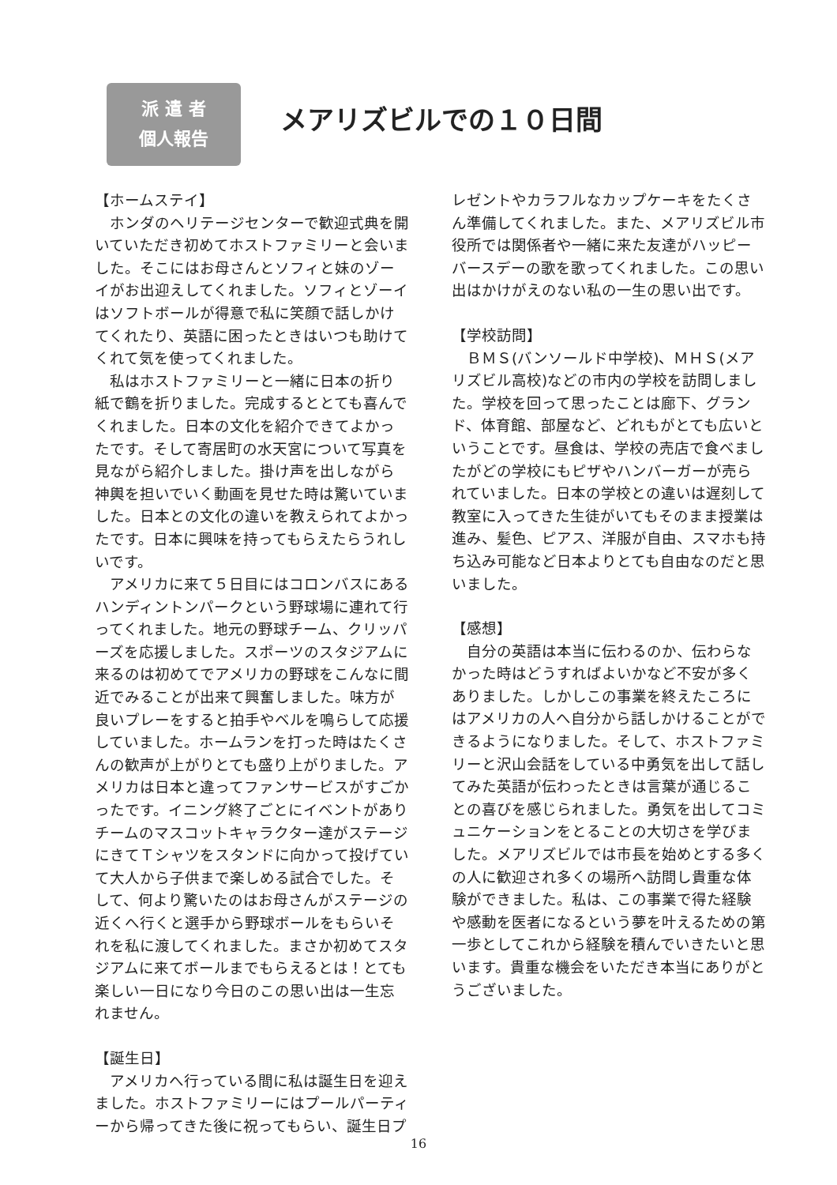派 遣 者
個人報告
メアリズビルでの１０日間
【ホームステイ】
　ホンダのヘリテージセンターで歓迎式典を開いていただき初めてホストファミリーと会いました。そこにはお母さんとソフィと妹のゾーイがお出迎えしてくれました。ソフィとゾーイはソフトボールが得意で私に笑顔で話しかけてくれたり、英語に困ったときはいつも助けてくれて気を使ってくれました。
　私はホストファミリーと一緒に日本の折り紙で鶴を折りました。完成するととても喜んでくれました。日本の文化を紹介できてよかったです。そして寄居町の水天宮について写真を見ながら紹介しました。掛け声を出しながら神輿を担いでいく動画を見せた時は驚いていました。日本との文化の違いを教えられてよかったです。日本に興味を持ってもらえたらうれしいです。
　アメリカに来て５日目にはコロンバスにあるハンディントンパークという野球場に連れて行ってくれました。地元の野球チーム、クリッパーズを応援しました。スポーツのスタジアムに来るのは初めてでアメリカの野球をこんなに間近でみることが出来て興奮しました。味方が良いプレーをすると拍手やベルを鳴らして応援していました。ホームランを打った時はたくさんの歓声が上がりとても盛り上がりました。アメリカは日本と違ってファンサービスがすごかったです。イニング終了ごとにイベントがありチームのマスコットキャラクター達がステージにきてＴシャツをスタンドに向かって投げていて大人から子供まで楽しめる試合でした。そして、何より驚いたのはお母さんがステージの近くへ行くと選手から野球ボールをもらいそれを私に渡してくれました。まさか初めてスタジアムに来てボールまでもらえるとは！とても楽しい一日になり今日のこの思い出は一生忘れません。
【誕生日】
　アメリカへ行っている間に私は誕生日を迎えました。ホストファミリーにはプールパーティーから帰ってきた後に祝ってもらい、誕生日プ
レゼントやカラフルなカップケーキをたくさん準備してくれました。また、メアリズビル市役所では関係者や一緒に来た友達がハッピーバースデーの歌を歌ってくれました。この思い出はかけがえのない私の一生の思い出です。
【学校訪問】
　ＢＭＳ(バンソールド中学校)、ＭＨＳ(メアリズビル高校)などの市内の学校を訪問しました。学校を回って思ったことは廊下、グランド、体育館、部屋など、どれもがとても広いということです。昼食は、学校の売店で食べましたがどの学校にもピザやハンバーガーが売られていました。日本の学校との違いは遅刻して教室に入ってきた生徒がいてもそのまま授業は進み、髪色、ピアス、洋服が自由、スマホも持ち込み可能など日本よりとても自由なのだと思いました。
【感想】
　自分の英語は本当に伝わるのか、伝わらなかった時はどうすればよいかなど不安が多くありました。しかしこの事業を終えたころにはアメリカの人へ自分から話しかけることができるようになりました。そして、ホストファミリーと沢山会話をしている中勇気を出して話してみた英語が伝わったときは言葉が通じることの喜びを感じられました。勇気を出してコミュニケーションをとることの大切さを学びました。メアリズビルでは市長を始めとする多くの人に歓迎され多くの場所へ訪問し貴重な体験ができました。私は、この事業で得た経験や感動を医者になるという夢を叶えるための第一歩としてこれから経験を積んでいきたいと思います。貴重な機会をいただき本当にありがとうございました。
16